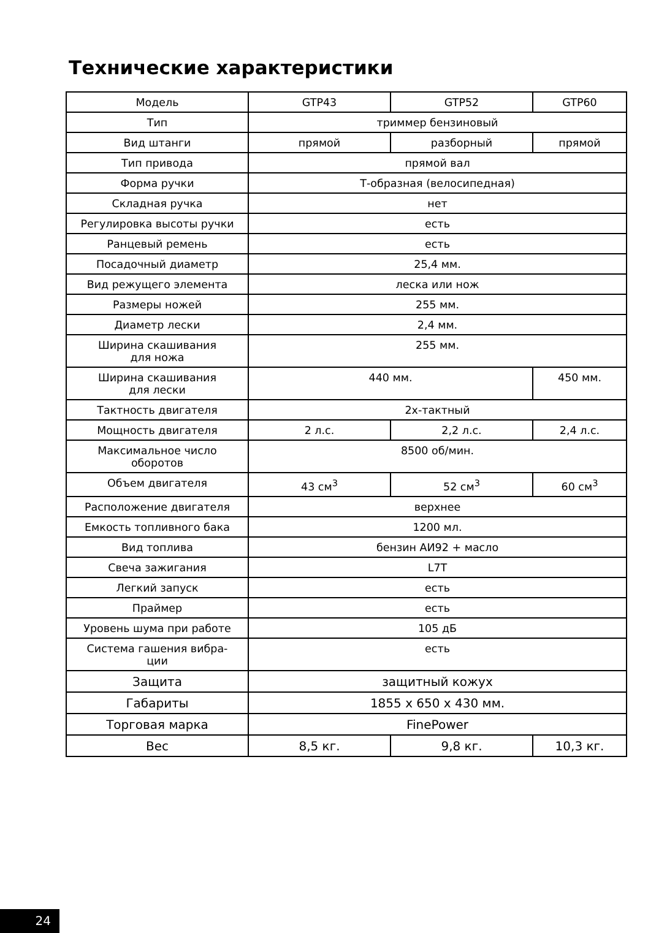Технические характеристики
| Модель | GTP43 | GTP52 | GTP60 |
| Тип | триммер бензиновый | | |
| Вид штанги | прямой | разборный | прямой |
| Тип привода | прямой вал | | |
| Форма ручки | Т-образная (велосипедная) | | |
| Складная ручка | нет | | |
| Регулировка высоты ручки | есть | | |
| Ранцевый ремень | есть | | |
| Посадочный диаметр | 25,4 мм. | | |
| Вид режущего элемента | леска или нож | | |
| Размеры ножей | 255 мм. | | |
| Диаметр лески | 2,4 мм. | | |
| Ширина скашивания для ножа | 255 мм. | | |
| Ширина скашивания для лески | 440 мм. | | 450 мм. |
| Тактность двигателя | 2х-тактный | | |
| Мощность двигателя | 2 л.с. | 2,2 л.с. | 2,4 л.с. |
| Максимальное число оборотов | 8500 об/мин. | | |
| Объем двигателя | 43 см<sup>3</sup> | 52 см<sup>3</sup> | 60 см<sup>3</sup> |
| Расположение двигателя | верхнее | | |
| Емкость топливного бака | 1200 мл. | | |
| Вид топлива | бензин АИ92 + масло | | |
| Свеча зажигания | L7T | | |
| Легкий запуск | есть | | |
| Праймер | есть | | |
| Уровень шума при работе | 105 дБ | | |
| Система гашения вибра- ции | есть | | |
| Защита | защитный кожух | | |
| Габариты | 1855 х 650 х 430 мм. | | |
| Торговая марка | FinePower | | |
| Вес | 8,5 кг. | 9,8 кг. | 10,3 кг. |
24